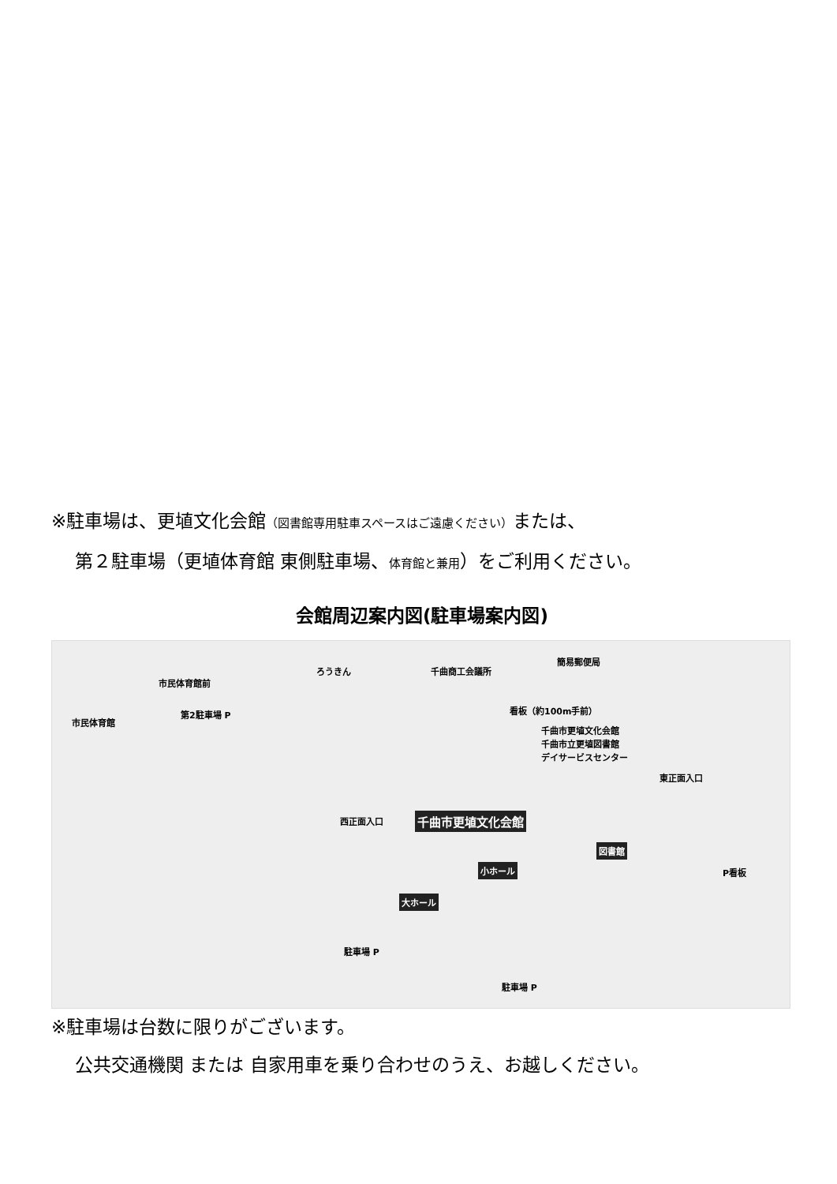※駐車場は、更埴文化会館（図書館専用駐車スペースはご遠慮ください）または、
第２駐車場（更埴体育館 東側駐車場、体育館と兼用）をご利用ください。
会館周辺案内図(駐車場案内図)
市民体育館前
ろうきん 千曲商工会議所
簡易郵便局
市民体育館
第2駐車場 P 看板（約100m手前）
千曲市更埴文化会館
千曲市立更埴図書館
デイサービスセンター
東正面入口
西正面入口 千曲市更埴文化会館
小ホール
図書館
大ホール
P看板
駐車場 P
駐車場 P
※駐車場は台数に限りがございます。
公共交通機関 または 自家用車を乗り合わせのうえ、お越しください。